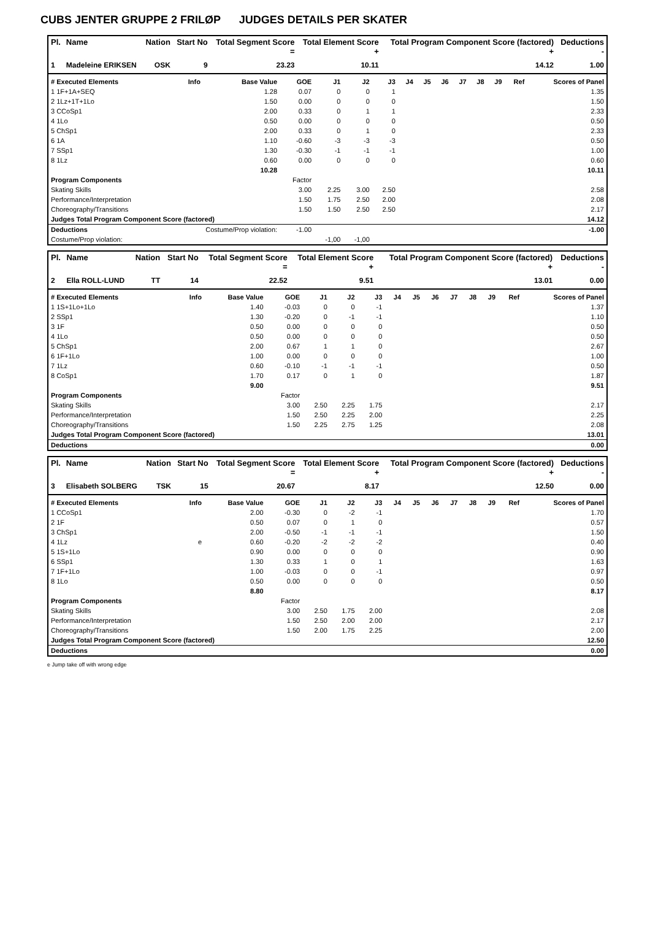CUBS JENTER GRUPPE 2 FRILØP JUDGES DETAILS PER SKATER
| Pl. | Name | Nation | Start No | Total Segment Score = | Total Element Score + | Total Program Component Score (factored) + | Deductions - |
| --- | --- | --- | --- | --- | --- | --- | --- |
| 1 | Madeleine ERIKSEN | OSK | 9 | 23.23 | 10.11 | 14.12 | 1.00 |
| # Executed Elements | Info | Base Value | GOE | J1 | J2 | J3 | J4 | J5 | J6 | J7 | J8 | J9 | Ref | Scores of Panel |
| --- | --- | --- | --- | --- | --- | --- | --- | --- | --- | --- | --- | --- | --- | --- |
| 1 1F+1A+SEQ | | 1.28 | 0.07 | 0 | 0 | 1 | | | | | | | | 1.35 |
| 2 1Lz+1T+1Lo | | 1.50 | 0.00 | 0 | 0 | 0 | | | | | | | | 1.50 |
| 3 CCoSp1 | | 2.00 | 0.33 | 0 | 1 | 1 | | | | | | | | 2.33 |
| 4 1Lo | | 0.50 | 0.00 | 0 | 0 | 0 | | | | | | | | 0.50 |
| 5 ChSp1 | | 2.00 | 0.33 | 0 | 1 | 0 | | | | | | | | 2.33 |
| 6 1A | | 1.10 | -0.60 | -3 | -3 | -3 | | | | | | | | 0.50 |
| 7 SSp1 | | 1.30 | -0.30 | -1 | -1 | -1 | | | | | | | | 1.00 |
| 8 1Lz | | 0.60 | 0.00 | 0 | 0 | 0 | | | | | | | | 0.60 |
| | | 10.28 | | | | | | | | | | | | 10.11 |
| Program Components | | | Factor | | | | | | | | | | | |
| Skating Skills | | | 3.00 | 2.25 | 3.00 | 2.50 | | | | | | | | 2.58 |
| Performance/Interpretation | | | 1.50 | 1.75 | 2.50 | 2.00 | | | | | | | | 2.08 |
| Choreography/Transitions | | | 1.50 | 1.50 | 2.50 | 2.50 | | | | | | | | 2.17 |
| Judges Total Program Component Score (factored) | | | | | | | | | | | | | | 14.12 |
| Deductions | Costume/Prop violation: | | -1.00 | | | | | | | | | | | -1.00 |
| Costume/Prop violation: | | | | -1,00 | -1,00 | | | | | | | | | |
| Pl. | Name | Nation | Start No | Total Segment Score = | Total Element Score + | Total Program Component Score (factored) + | Deductions - |
| --- | --- | --- | --- | --- | --- | --- | --- |
| 2 | Ella ROLL-LUND | TT | 14 | 22.52 | 9.51 | 13.01 | 0.00 |
| # Executed Elements | Info | Base Value | GOE | J1 | J2 | J3 | J4 | J5 | J6 | J7 | J8 | J9 | Ref | Scores of Panel |
| --- | --- | --- | --- | --- | --- | --- | --- | --- | --- | --- | --- | --- | --- | --- |
| 1 1S+1Lo+1Lo | | 1.40 | -0.03 | 0 | 0 | -1 | | | | | | | | 1.37 |
| 2 SSp1 | | 1.30 | -0.20 | 0 | -1 | -1 | | | | | | | | 1.10 |
| 3 1F | | 0.50 | 0.00 | 0 | 0 | 0 | | | | | | | | 0.50 |
| 4 1Lo | | 0.50 | 0.00 | 0 | 0 | 0 | | | | | | | | 0.50 |
| 5 ChSp1 | | 2.00 | 0.67 | 1 | 1 | 0 | | | | | | | | 2.67 |
| 6 1F+1Lo | | 1.00 | 0.00 | 0 | 0 | 0 | | | | | | | | 1.00 |
| 7 1Lz | | 0.60 | -0.10 | -1 | -1 | -1 | | | | | | | | 0.50 |
| 8 CoSp1 | | 1.70 | 0.17 | 0 | 1 | 0 | | | | | | | | 1.87 |
| | | 9.00 | | | | | | | | | | | | 9.51 |
| Program Components | | | Factor | | | | | | | | | | | |
| Skating Skills | | | 3.00 | 2.50 | 2.25 | 1.75 | | | | | | | | 2.17 |
| Performance/Interpretation | | | 1.50 | 2.50 | 2.25 | 2.00 | | | | | | | | 2.25 |
| Choreography/Transitions | | | 1.50 | 2.25 | 2.75 | 1.25 | | | | | | | | 2.08 |
| Judges Total Program Component Score (factored) | | | | | | | | | | | | | | 13.01 |
| Deductions | | | | | | | | | | | | | | 0.00 |
| Pl. | Name | Nation | Start No | Total Segment Score = | Total Element Score + | Total Program Component Score (factored) + | Deductions - |
| --- | --- | --- | --- | --- | --- | --- | --- |
| 3 | Elisabeth SOLBERG | TSK | 15 | 20.67 | 8.17 | 12.50 | 0.00 |
| # Executed Elements | Info | Base Value | GOE | J1 | J2 | J3 | J4 | J5 | J6 | J7 | J8 | J9 | Ref | Scores of Panel |
| --- | --- | --- | --- | --- | --- | --- | --- | --- | --- | --- | --- | --- | --- | --- |
| 1 CCoSp1 | | 2.00 | -0.30 | 0 | -2 | -1 | | | | | | | | 1.70 |
| 2 1F | | 0.50 | 0.07 | 0 | 1 | 0 | | | | | | | | 0.57 |
| 3 ChSp1 | | 2.00 | -0.50 | -1 | -1 | -1 | | | | | | | | 1.50 |
| 4 1Lz | e | 0.60 | -0.20 | -2 | -2 | -2 | | | | | | | | 0.40 |
| 5 1S+1Lo | | 0.90 | 0.00 | 0 | 0 | 0 | | | | | | | | 0.90 |
| 6 SSp1 | | 1.30 | 0.33 | 1 | 0 | 1 | | | | | | | | 1.63 |
| 7 1F+1Lo | | 1.00 | -0.03 | 0 | 0 | -1 | | | | | | | | 0.97 |
| 8 1Lo | | 0.50 | 0.00 | 0 | 0 | 0 | | | | | | | | 0.50 |
| | | 8.80 | | | | | | | | | | | | 8.17 |
| Program Components | | | Factor | | | | | | | | | | | |
| Skating Skills | | | 3.00 | 2.50 | 1.75 | 2.00 | | | | | | | | 2.08 |
| Performance/Interpretation | | | 1.50 | 2.50 | 2.00 | 2.00 | | | | | | | | 2.17 |
| Choreography/Transitions | | | 1.50 | 2.00 | 1.75 | 2.25 | | | | | | | | 2.00 |
| Judges Total Program Component Score (factored) | | | | | | | | | | | | | | 12.50 |
| Deductions | | | | | | | | | | | | | | 0.00 |
e Jump take off with wrong edge